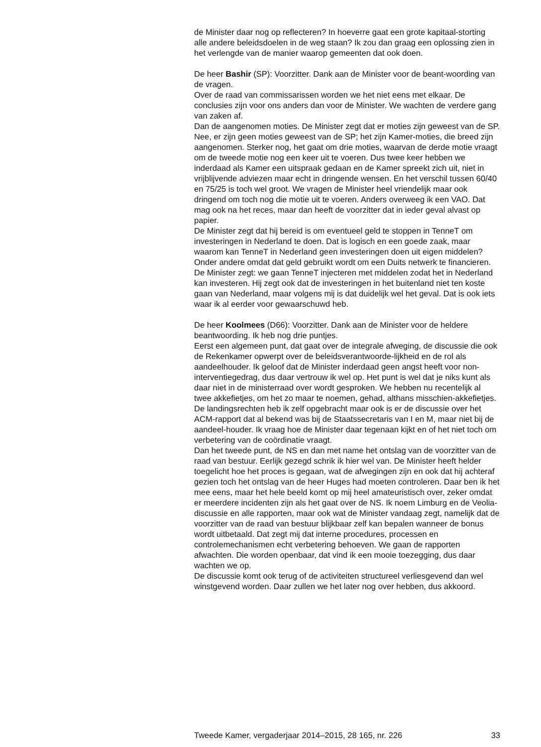de Minister daar nog op reflecteren? In hoeverre gaat een grote kapitaal-storting alle andere beleidsdoelen in de weg staan? Ik zou dan graag een oplossing zien in het verlengde van de manier waarop gemeenten dat ook doen.
De heer Bashir (SP): Voorzitter. Dank aan de Minister voor de beant-woording van de vragen.
Over de raad van commissarissen worden we het niet eens met elkaar. De conclusies zijn voor ons anders dan voor de Minister. We wachten de verdere gang van zaken af.
Dan de aangenomen moties. De Minister zegt dat er moties zijn geweest van de SP. Nee, er zijn geen moties geweest van de SP; het zijn Kamer-moties, die breed zijn aangenomen. Sterker nog, het gaat om drie moties, waarvan de derde motie vraagt om de tweede motie nog een keer uit te voeren. Dus twee keer hebben we inderdaad als Kamer een uitspraak gedaan en de Kamer spreekt zich uit, niet in vrijblijvende adviezen maar echt in dringende wensen. En het verschil tussen 60/40 en 75/25 is toch wel groot. We vragen de Minister heel vriendelijk maar ook dringend om toch nog die motie uit te voeren. Anders overweeg ik een VAO. Dat mag ook na het reces, maar dan heeft de voorzitter dat in ieder geval alvast op papier.
De Minister zegt dat hij bereid is om eventueel geld te stoppen in TenneT om investeringen in Nederland te doen. Dat is logisch en een goede zaak, maar waarom kan TenneT in Nederland geen investeringen doen uit eigen middelen? Onder andere omdat dat geld gebruikt wordt om een Duits netwerk te financieren. De Minister zegt: we gaan TenneT injecteren met middelen zodat het in Nederland kan investeren. Hij zegt ook dat de investeringen in het buitenland niet ten koste gaan van Nederland, maar volgens mij is dat duidelijk wel het geval. Dat is ook iets waar ik al eerder voor gewaarschuwd heb.
De heer Koolmees (D66): Voorzitter. Dank aan de Minister voor de heldere beantwoording. Ik heb nog drie puntjes.
Eerst een algemeen punt, dat gaat over de integrale afweging, de discussie die ook de Rekenkamer opwerpt over de beleidsverantwoorde-lijkheid en de rol als aandeelhouder. Ik geloof dat de Minister inderdaad geen angst heeft voor non-interventiegedrag, dus daar vertrouw ik wel op. Het punt is wel dat je niks kunt als daar niet in de ministerraad over wordt gesproken. We hebben nu recentelijk al twee akkefietjes, om het zo maar te noemen, gehad, althans misschien-akkefietjes. De landingsrechten heb ik zelf opgebracht maar ook is er de discussie over het ACM-rapport dat al bekend was bij de Staatssecretaris van I en M, maar niet bij de aandeel-houder. Ik vraag hoe de Minister daar tegenaan kijkt en of het niet toch om verbetering van de coördinatie vraagt.
Dan het tweede punt, de NS en dan met name het ontslag van de voorzitter van de raad van bestuur. Eerlijk gezegd schrik ik hier wel van. De Minister heeft helder toegelicht hoe het proces is gegaan, wat de afwegingen zijn en ook dat hij achteraf gezien toch het ontslag van de heer Huges had moeten controleren. Daar ben ik het mee eens, maar het hele beeld komt op mij heel amateuristisch over, zeker omdat er meerdere incidenten zijn als het gaat over de NS. Ik noem Limburg en de Veolia-discussie en alle rapporten, maar ook wat de Minister vandaag zegt, namelijk dat de voorzitter van de raad van bestuur blijkbaar zelf kan bepalen wanneer de bonus wordt uitbetaald. Dat zegt mij dat interne procedures, processen en controlemechanismen echt verbetering behoeven. We gaan de rapporten afwachten. Die worden openbaar, dat vind ik een mooie toezegging, dus daar wachten we op.
De discussie komt ook terug of de activiteiten structureel verliesgevend dan wel winstgevend worden. Daar zullen we het later nog over hebben, dus akkoord.
Tweede Kamer, vergaderjaar 2014–2015, 28 165, nr. 226 33